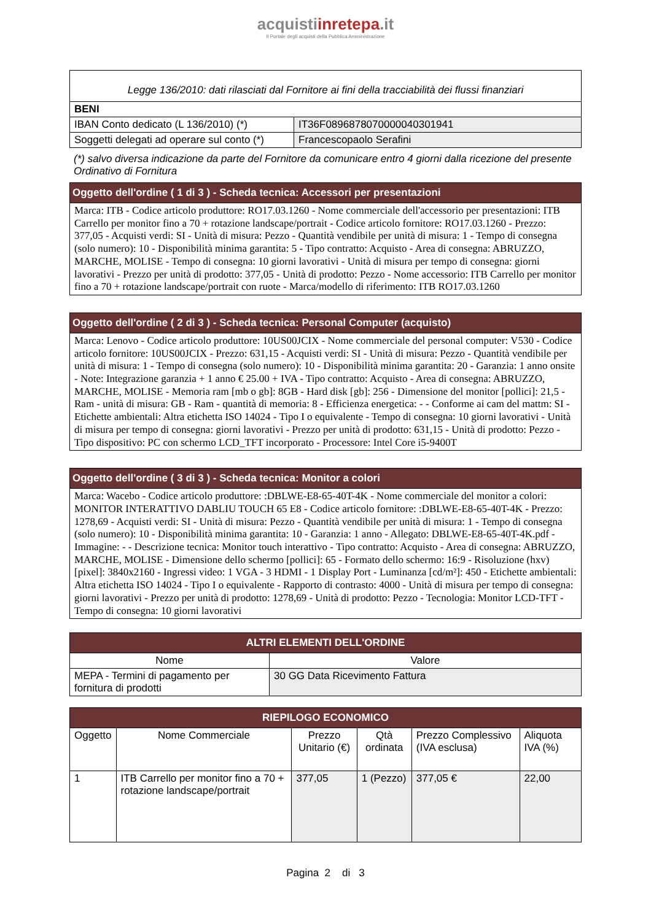acquistiinretepa.it
Il Portale degli acquisti della Pubblica Amministrazione
| Legge 136/2010: dati rilasciati dal Fornitore ai fini della tracciabilità dei flussi finanziari | |
| BENI | |
| IBAN Conto dedicato (L 136/2010) (*) | IT36F0896878070000040301941 |
| Soggetti delegati ad operare sul conto (*) | Francescopaolo Serafini |
(*) salvo diversa indicazione da parte del Fornitore da comunicare entro 4 giorni dalla ricezione del presente Ordinativo di Fornitura
| Oggetto dell'ordine ( 1 di 3 ) - Scheda tecnica: Accessori per presentazioni |
| --- |
| Marca: ITB - Codice articolo produttore: RO17.03.1260 - Nome commerciale dell'accessorio per presentazioni: ITB Carrello per monitor fino a 70 + rotazione landscape/portrait - Codice articolo fornitore: RO17.03.1260 - Prezzo: 377,05 - Acquisti verdi: SI - Unità di misura: Pezzo - Quantità vendibile per unità di misura: 1 - Tempo di consegna (solo numero): 10 - Disponibilità minima garantita: 5 - Tipo contratto: Acquisto - Area di consegna: ABRUZZO, MARCHE, MOLISE - Tempo di consegna: 10 giorni lavorativi - Unità di misura per tempo di consegna: giorni lavorativi - Prezzo per unità di prodotto: 377,05 - Unità di prodotto: Pezzo - Nome accessorio: ITB Carrello per monitor fino a 70 + rotazione landscape/portrait con ruote - Marca/modello di riferimento: ITB RO17.03.1260 |
| Oggetto dell'ordine ( 2 di 3 ) - Scheda tecnica: Personal Computer (acquisto) |
| --- |
| Marca: Lenovo - Codice articolo produttore: 10US00JCIX - Nome commerciale del personal computer: V530 - Codice articolo fornitore: 10US00JCIX - Prezzo: 631,15 - Acquisti verdi: SI - Unità di misura: Pezzo - Quantità vendibile per unità di misura: 1 - Tempo di consegna (solo numero): 10 - Disponibilità minima garantita: 20 - Garanzia: 1 anno onsite - Note: Integrazione garanzia + 1 anno € 25.00 + IVA - Tipo contratto: Acquisto - Area di consegna: ABRUZZO, MARCHE, MOLISE - Memoria ram [mb o gb]: 8GB - Hard disk [gb]: 256 - Dimensione del monitor [pollici]: 21,5 - Ram - unità di misura: GB - Ram - quantità di memoria: 8 - Efficienza energetica: - - Conforme ai cam del mattm: SI - Etichette ambientali: Altra etichetta ISO 14024 - Tipo I o equivalente - Tempo di consegna: 10 giorni lavorativi - Unità di misura per tempo di consegna: giorni lavorativi - Prezzo per unità di prodotto: 631,15 - Unità di prodotto: Pezzo - Tipo dispositivo: PC con schermo LCD_TFT incorporato - Processore: Intel Core i5-9400T |
| Oggetto dell'ordine ( 3 di 3 ) - Scheda tecnica: Monitor a colori |
| --- |
| Marca: Wacebo - Codice articolo produttore: :DBLWE-E8-65-40T-4K - Nome commerciale del monitor a colori: MONITOR INTERATTIVO DABLIU TOUCH 65 E8 - Codice articolo fornitore: :DBLWE-E8-65-40T-4K - Prezzo: 1278,69 - Acquisti verdi: SI - Unità di misura: Pezzo - Quantità vendibile per unità di misura: 1 - Tempo di consegna (solo numero): 10 - Disponibilità minima garantita: 10 - Garanzia: 1 anno - Allegato: DBLWE-E8-65-40T-4K.pdf - Immagine: - - Descrizione tecnica: Monitor touch interattivo - Tipo contratto: Acquisto - Area di consegna: ABRUZZO, MARCHE, MOLISE - Dimensione dello schermo [pollici]: 65 - Formato dello schermo: 16:9 - Risoluzione (hxv) [pixel]: 3840x2160 - Ingressi video: 1 VGA - 3 HDMI - 1 Display Port - Luminanza [cd/m²]: 450 - Etichette ambientali: Altra etichetta ISO 14024 - Tipo I o equivalente - Rapporto di contrasto: 4000 - Unità di misura per tempo di consegna: giorni lavorativi - Prezzo per unità di prodotto: 1278,69 - Unità di prodotto: Pezzo - Tecnologia: Monitor LCD-TFT - Tempo di consegna: 10 giorni lavorativi |
| ALTRI ELEMENTI DELL'ORDINE | |
| --- | --- |
| Nome | Valore |
| MEPA - Termini di pagamento per fornitura di prodotti | 30 GG Data Ricevimento Fattura |
| RIEPILOGO ECONOMICO | | | | | |
| --- | --- | --- | --- | --- | --- |
| Oggetto | Nome Commerciale | Prezzo Unitario (€) | Qtà ordinata | Prezzo Complessivo (IVA esclusa) | Aliquota IVA (%) |
| 1 | ITB Carrello per monitor fino a 70 + rotazione landscape/portrait | 377,05 | 1 (Pezzo) | 377,05 € | 22,00 |
Pagina 2 di 3